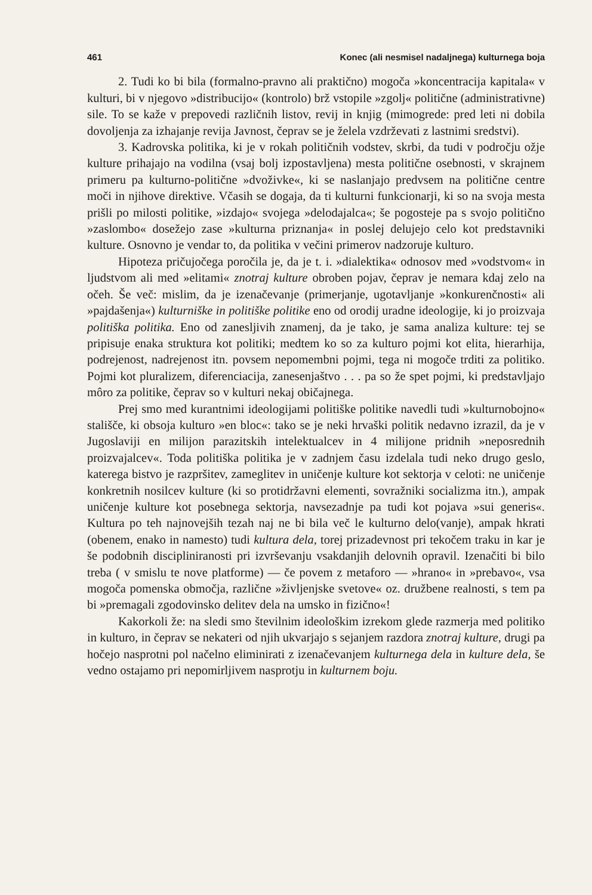461 Konec (ali nesmisel nadaljnega) kulturnega boja
2. Tudi ko bi bila (formalno-pravno ali praktično) mogoča »koncentracija kapitala« v kulturi, bi v njegovo »distribucijo« (kontrolo) brž vstopile »zgolj« politične (administrativne) sile. To se kaže v prepovedi različnih listov, revij in knjig (mimogrede: pred leti ni dobila dovoljenja za izhajanje revija Javnost, čeprav se je želela vzdrževati z lastnimi sredstvi).
3. Kadrovska politika, ki je v rokah političnih vodstev, skrbi, da tudi v področju ožje kulture prihajajo na vodilna (vsaj bolj izpostavljena) mesta politične osebnosti, v skrajnem primeru pa kulturno-politične »dvoživke«, ki se naslanjajo predvsem na politične centre moči in njihove direktive. Včasih se dogaja, da ti kulturni funkcionarji, ki so na svoja mesta prišli po milosti politike, »izdajo« svojega »delodajalca«; še pogosteje pa s svojo politično »zaslombo« dosežejo zase »kulturna priznanja« in poslej delujejo celo kot predstavniki kulture. Osnovno je vendar to, da politika v večini primerov nadzoruje kulturo.
Hipoteza pričujočega poročila je, da je t. i. »dialektika« odnosov med »vodstvom« in ljudstvom ali med »elitami« znotraj kulture obroben pojav, čeprav je nemara kdaj zelo na očeh. Še več: mislim, da je izenačevanje (primerjanje, ugotavljanje »konkurenčnosti« ali »pajdašenja«) kulturniške in politiške politike eno od orodij uradne ideologije, ki jo proizvaja politiška politika. Eno od zanesljivih znamenj, da je tako, je sama analiza kulture: tej se pripisuje enaka struktura kot politiki; medtem ko so za kulturo pojmi kot elita, hierarhija, podrejenost, nadrejenost itn. povsem nepomembni pojmi, tega ni mogoče trditi za politiko. Pojmi kot pluralizem, diferenciacija, zanesenjaštvo . . . pa so že spet pojmi, ki predstavljajo môro za politike, čeprav so v kulturi nekaj običajnega.
Prej smo med kurantnimi ideologijami politiške politike navedli tudi »kulturnobojno« stališče, ki obsoja kulturo »en bloc«: tako se je neki hrvaški politik nedavno izrazil, da je v Jugoslaviji en milijon parazitskih intelektualcev in 4 milijone pridnih »neposrednih proizvajalcev«. Toda politiška politika je v zadnjem času izdelala tudi neko drugo geslo, katerega bistvo je razpršitev, zameglitev in uničenje kulture kot sektorja v celoti: ne uničenje konkretnih nosilcev kulture (ki so protidržavni elementi, sovražniki socializma itn.), ampak uničenje kulture kot posebnega sektorja, navsezadnje pa tudi kot pojava »sui generis«. Kultura po teh najnovejših tezah naj ne bi bila več le kulturno delo(vanje), ampak hkrati (obenem, enako in namesto) tudi kultura dela, torej prizadevnost pri tekočem traku in kar je še podobnih disciplini­ranosti pri izvrševanju vsakdanjih delovnih opravil. Izenačiti bi bilo treba ( v smislu te nove platforme) — če povem z metaforo — »hrano« in »prebavo«, vsa mogoča pomenska območja, različne »življenjske svetove« oz. družbene realnosti, s tem pa bi »premagali zgodovinsko delitev dela na umsko in fizično«!
Kakorkoli že: na sledi smo števil­nim ideološkim izrekom glede razmerja med politiko in kulturo, in čeprav se nekateri od njih ukvarjajo s sejanjem razdora znotraj kulture, drugi pa hočejo nasprotni pol načelno eliminirati z izenačevanjem kulturnega dela in kulture dela, še vedno ostajamo pri nepomirljivem nasprotju in kulturnem boju.